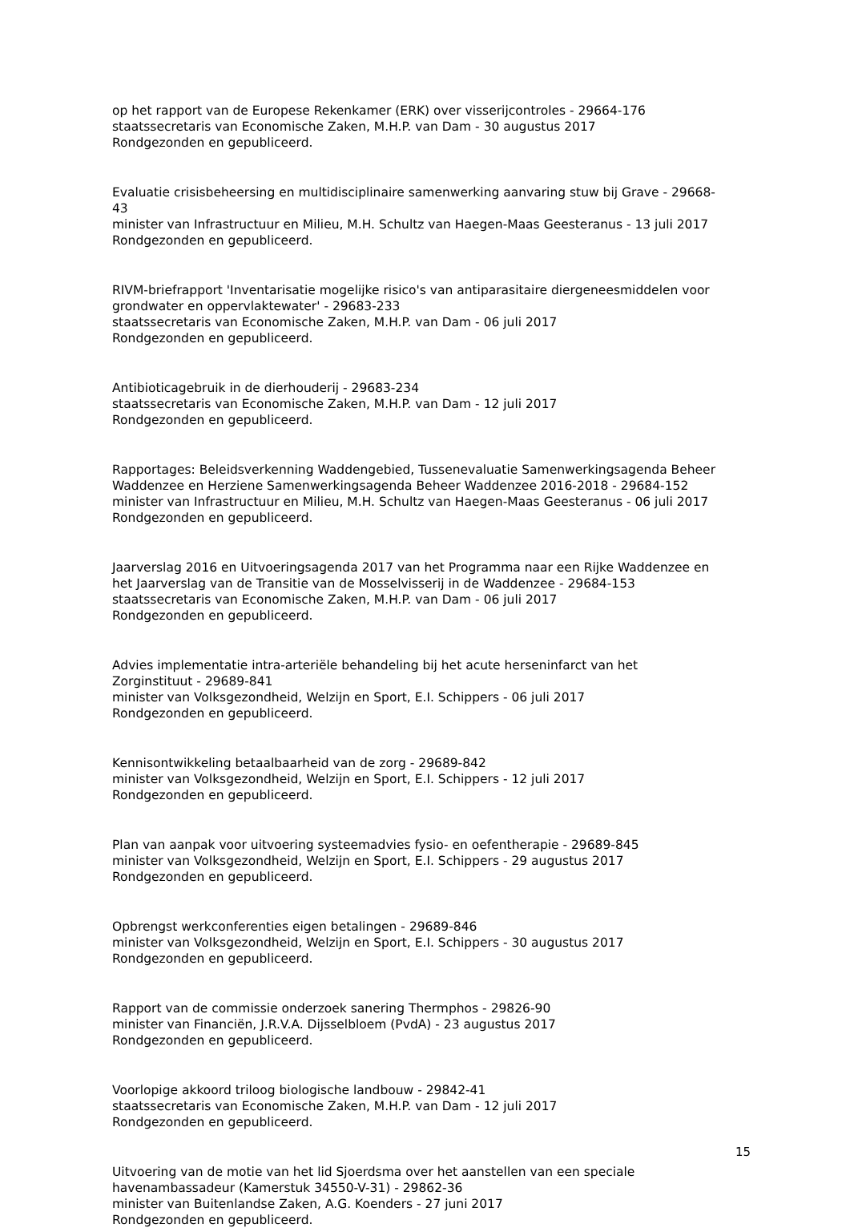op het rapport van de Europese Rekenkamer (ERK) over visserijcontroles - 29664-176
staatssecretaris van Economische Zaken, M.H.P. van Dam - 30 augustus 2017
Rondgezonden en gepubliceerd.
Evaluatie crisisbeheersing en multidisciplinaire samenwerking aanvaring stuw bij Grave - 29668-43
minister van Infrastructuur en Milieu, M.H. Schultz van Haegen-Maas Geesteranus - 13 juli 2017
Rondgezonden en gepubliceerd.
RIVM-briefrapport 'Inventarisatie mogelijke risico's van antiparasitaire diergeneesmiddelen voor grondwater en oppervlaktewater' - 29683-233
staatssecretaris van Economische Zaken, M.H.P. van Dam - 06 juli 2017
Rondgezonden en gepubliceerd.
Antibioticagebruik in de dierhouderij - 29683-234
staatssecretaris van Economische Zaken, M.H.P. van Dam - 12 juli 2017
Rondgezonden en gepubliceerd.
Rapportages: Beleidsverkenning Waddengebied, Tussenevaluatie Samenwerkingsagenda Beheer Waddenzee en Herziene Samenwerkingsagenda Beheer Waddenzee 2016-2018 - 29684-152
minister van Infrastructuur en Milieu, M.H. Schultz van Haegen-Maas Geesteranus - 06 juli 2017
Rondgezonden en gepubliceerd.
Jaarverslag 2016 en Uitvoeringsagenda 2017 van het Programma naar een Rijke Waddenzee en het Jaarverslag van de Transitie van de Mosselvisserij in de Waddenzee - 29684-153
staatssecretaris van Economische Zaken, M.H.P. van Dam - 06 juli 2017
Rondgezonden en gepubliceerd.
Advies implementatie intra-arteriële behandeling bij het acute herseninfarct van het Zorginstituut - 29689-841
minister van Volksgezondheid, Welzijn en Sport, E.I. Schippers - 06 juli 2017
Rondgezonden en gepubliceerd.
Kennisontwikkeling betaalbaarheid van de zorg - 29689-842
minister van Volksgezondheid, Welzijn en Sport, E.I. Schippers - 12 juli 2017
Rondgezonden en gepubliceerd.
Plan van aanpak voor uitvoering systeemadvies fysio- en oefentherapie - 29689-845
minister van Volksgezondheid, Welzijn en Sport, E.I. Schippers - 29 augustus 2017
Rondgezonden en gepubliceerd.
Opbrengst werkconferenties eigen betalingen - 29689-846
minister van Volksgezondheid, Welzijn en Sport, E.I. Schippers - 30 augustus 2017
Rondgezonden en gepubliceerd.
Rapport van de commissie onderzoek sanering Thermphos - 29826-90
minister van Financiën, J.R.V.A. Dijsselbloem (PvdA) - 23 augustus 2017
Rondgezonden en gepubliceerd.
Voorlopige akkoord triloog biologische landbouw - 29842-41
staatssecretaris van Economische Zaken, M.H.P. van Dam - 12 juli 2017
Rondgezonden en gepubliceerd.
Uitvoering van de motie van het lid Sjoerdsma over het aanstellen van een speciale havenambassadeur (Kamerstuk 34550-V-31) - 29862-36
minister van Buitenlandse Zaken, A.G. Koenders - 27 juni 2017
Rondgezonden en gepubliceerd.
15